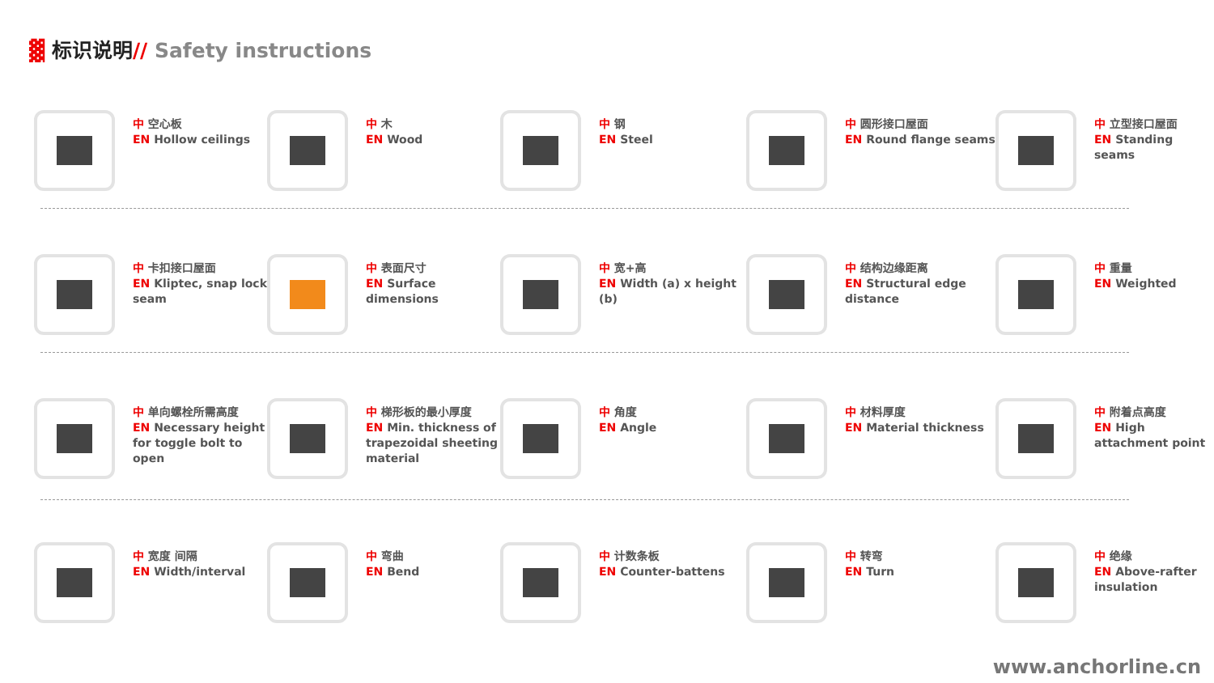▓ 标识说明// Safety instructions
中 空心板
EN Hollow ceilings
中 木
EN Wood
中 钢
EN Steel
中 圆形接口屋面
EN Round flange seams
中 立型接口屋面
EN Standing seams
中 卡扣接口屋面
EN Kliptec, snap lock seam
中 表面尺寸
EN Surface dimensions
中 宽+高
EN Width (a) x height (b)
中 结构边缘距离
EN Structural edge distance
中 重量
EN Weighted
中 单向螺栓所需高度
EN Necessary height for toggle bolt to open
中 梯形板的最小厚度
EN Min. thickness of trapezoidal sheeting material
中 角度
EN Angle
中 材料厚度
EN Material thickness
中 附着点高度
EN High attachment point
中 宽度 间隔
EN Width/interval
中 弯曲
EN Bend
中 计数条板
EN Counter-battens
中 转弯
EN Turn
中 绝缘
EN Above-rafter insulation
www.anchorline.cn